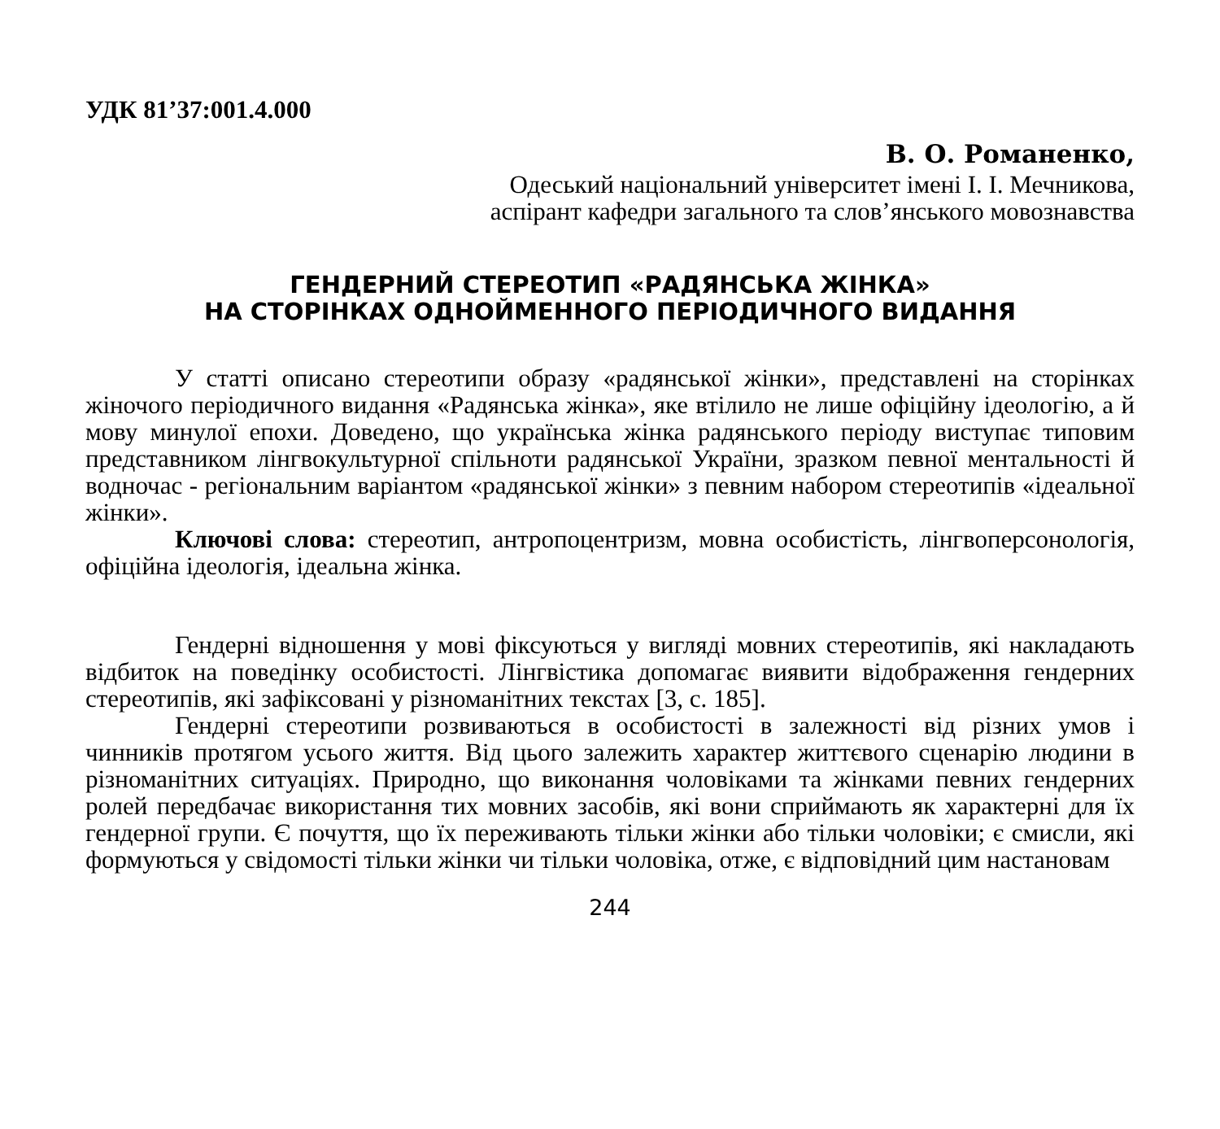УДК 81’37:001.4.000
В. О. Романенко,
Одеський національний університет імені І. І. Мечникова,
аспірант кафедри загального та слов’янського мовознавства
ГЕНДЕРНИЙ СТЕРЕОТИП «РАДЯНСЬКА ЖІНКА»
НА СТОРІНКАХ ОДНОЙМЕННОГО ПЕРІОДИЧНОГО ВИДАННЯ
У статті описано стереотипи образу «радянської жінки», представлені на сторінках жіночого періодичного видання «Радянська жінка», яке втілило не лише офіційну ідеологію, а й мову минулої епохи. Доведено, що українська жінка радянського періоду виступає типовим представником лінгвокультурної спільноти радянської України, зразком певної ментальності й водночас - регіональним варіантом «радянської жінки» з певним набором стереотипів «ідеальної жінки».
Ключові слова: стереотип, антропоцентризм, мовна особистість, лінгвоперсонологія, офіційна ідеологія, ідеальна жінка.
Гендерні відношення у мові фіксуються у вигляді мовних стереотипів, які накладають відбиток на поведінку особистості. Лінгвістика допомагає виявити відображення гендерних стереотипів, які зафіксовані у різноманітних текстах [3, с. 185].
Гендерні стереотипи розвиваються в особистості в залежності від різних умов і чинників протягом усього життя. Від цього залежить характер життєвого сценарію людини в різноманітних ситуаціях. Природно, що виконання чоловіками та жінками певних гендерних ролей передбачає використання тих мовних засобів, які вони сприймають як характерні для їх гендерної групи. Є почуття, що їх переживають тільки жінки або тільки чоловіки; є смисли, які формуються у свідомості тільки жінки чи тільки чоловіка, отже, є відповідний цим настановам
244